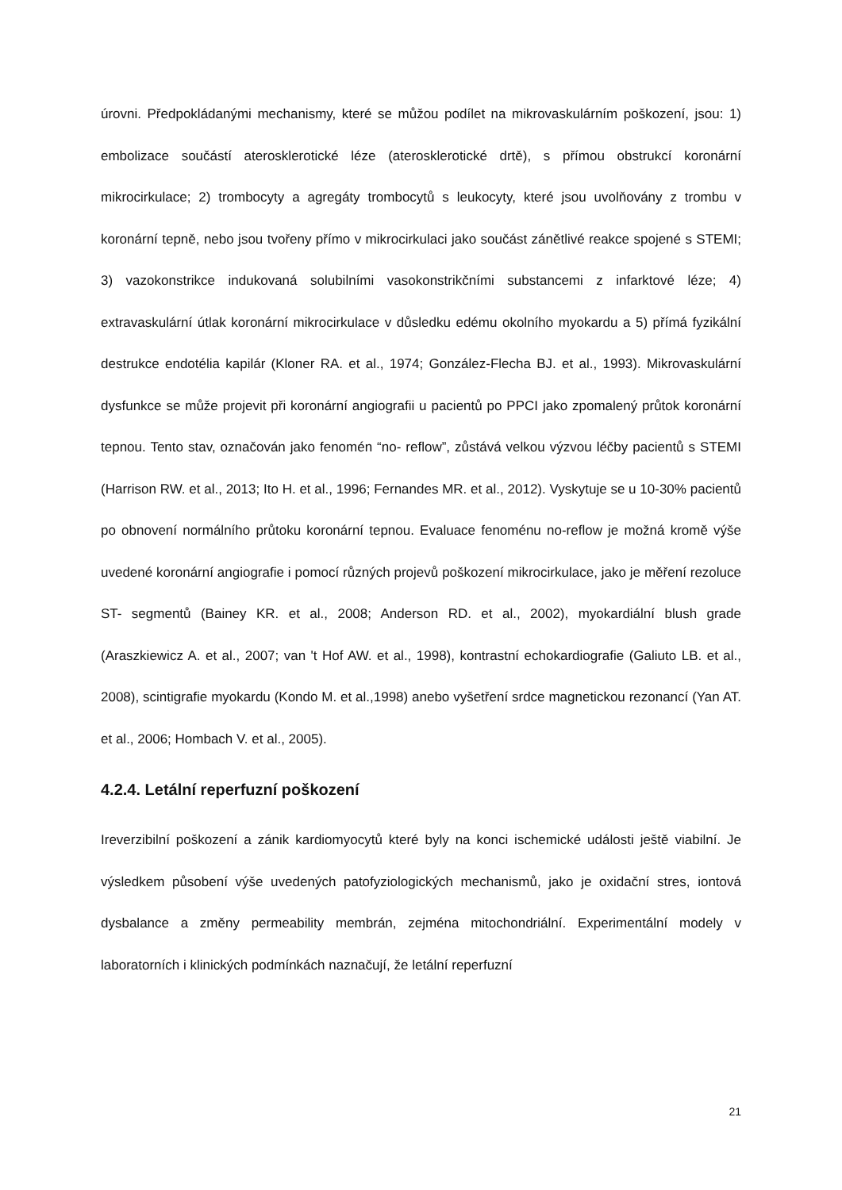úrovni. Předpokládanými mechanismy, které se můžou podílet na mikrovaskulárním poškození, jsou: 1) embolizace součástí aterosklerotické léze (aterosklerotické drtě), s přímou obstrukcí koronární mikrocirkulace; 2) trombocyty a agregáty trombocytů s leukocyty, které jsou uvolňovány z trombu v koronární tepně, nebo jsou tvořeny přímo v mikrocirkulaci jako součást zánětlivé reakce spojené s STEMI; 3) vazokonstrikce indukovaná solubilními vasokonstrikčními substancemi z infarktové léze; 4) extravaskulární útlak koronární mikrocirkulace v důsledku edému okolního myokardu a 5) přímá fyzikální destrukce endotélia kapilár (Kloner RA. et al., 1974; González-Flecha BJ. et al., 1993). Mikrovaskulární dysfunkce se může projevit při koronární angiografii u pacientů po PPCI jako zpomalený průtok koronární tepnou. Tento stav, označován jako fenomén “no- reflow”, zůstává velkou výzvou léčby pacientů s STEMI (Harrison RW. et al., 2013; Ito H. et al., 1996; Fernandes MR. et al., 2012). Vyskytuje se u 10-30% pacientů po obnovení normálního průtoku koronární tepnou. Evaluace fenoménu no-reflow je možná kromě výše uvedené koronární angiografie i pomocí různých projevů poškození mikrocirkulace, jako je měření rezoluce ST- segmentů (Bainey KR. et al., 2008; Anderson RD. et al., 2002), myokardiální blush grade (Araszkiewicz A. et al., 2007; van 't Hof AW. et al., 1998), kontrastní echokardiografie (Galiuto LB. et al., 2008), scintigrafie myokardu (Kondo M. et al.,1998) anebo vyšetření srdce magnetickou rezonancí (Yan AT. et al., 2006; Hombach V. et al., 2005).
4.2.4. Letální reperfuzní poškození
Ireverzibilní poškození a zánik kardiomyocytů které byly na konci ischemické události ještě viabilní. Je výsledkem působení výše uvedených patofyziologických mechanismů, jako je oxidační stres, iontová dysbalance a změny permeability membrán, zejména mitochondriální. Experimentální modely v laboratorních i klinických podmínkách naznačují, že letální reperfuzní
21